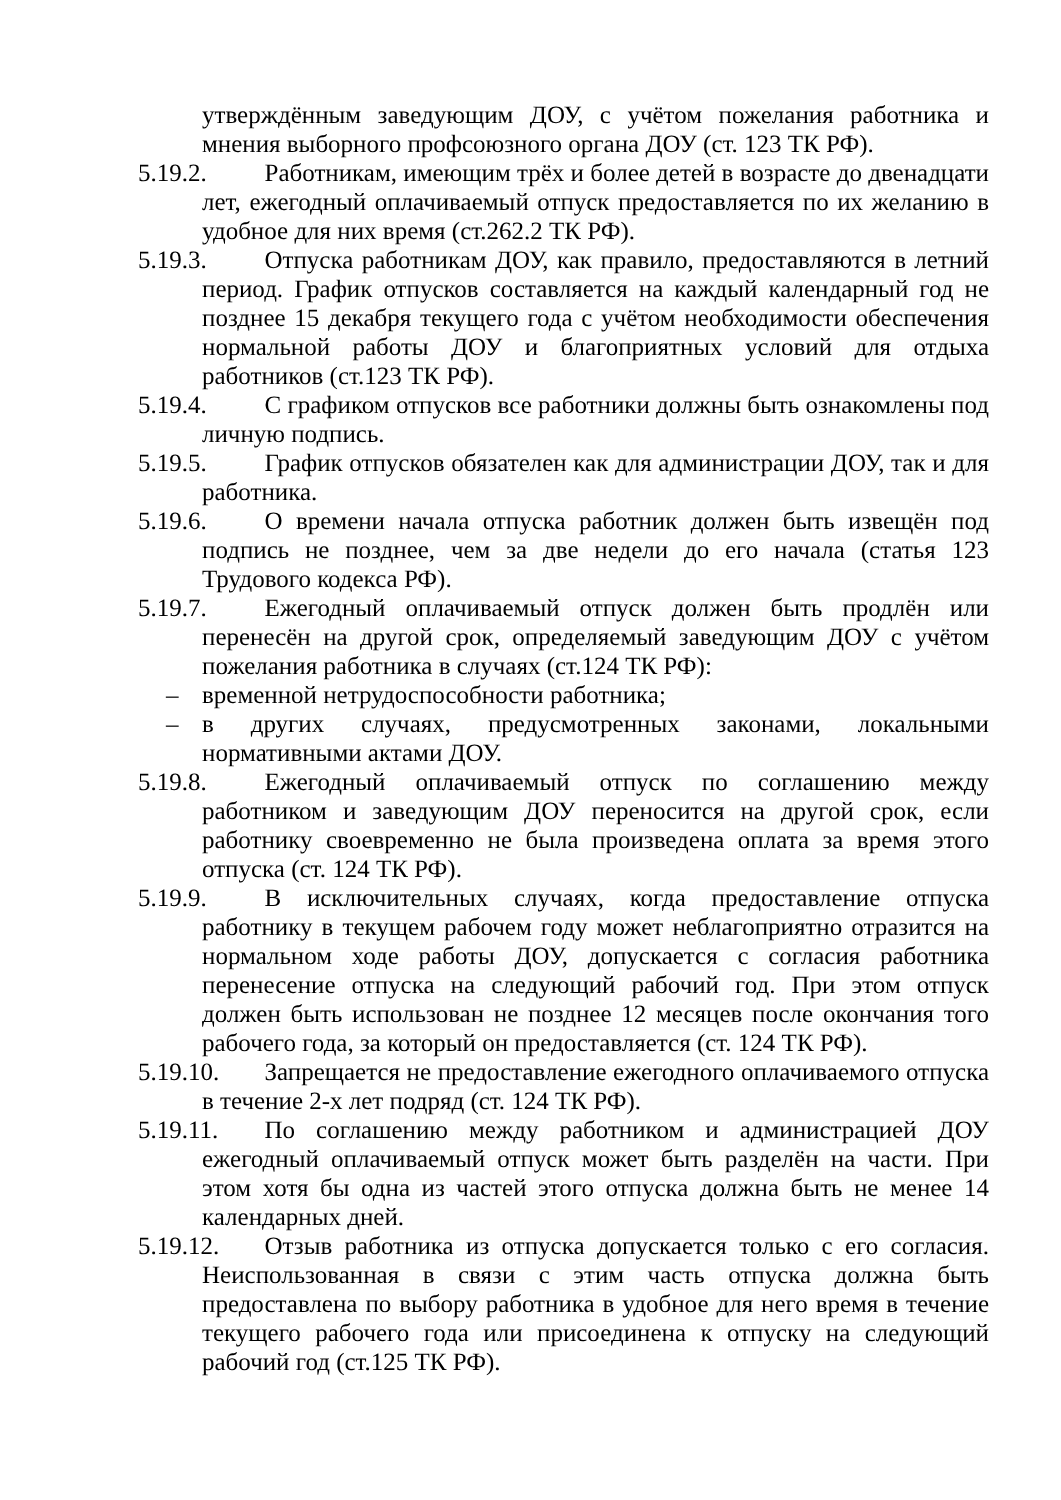утверждённым заведующим ДОУ, с учётом пожелания работника и мнения выборного профсоюзного органа ДОУ (ст. 123 ТК РФ).
5.19.2.
   Работникам, имеющим трёх и более детей в возрасте до двенадцати лет, ежегодный оплачиваемый отпуск предоставляется по их желанию в удобное для них время (ст.262.2 ТК РФ).
5.19.3.
   Отпуска работникам ДОУ, как правило, предоставляются в летний период. График отпусков составляется на каждый календарный год не позднее 15 декабря текущего года с учётом необходимости обеспечения нормальной работы ДОУ и благоприятных условий для отдыха работников (ст.123 ТК РФ).
5.19.4.
   С графиком отпусков все работники должны быть ознакомлены под личную подпись.
5.19.5.
   График отпусков обязателен как для администрации ДОУ, так и для работника.
5.19.6.
   О времени начала отпуска работник должен быть извещён под подпись не позднее, чем за две недели до его начала (статья 123 Трудового кодекса РФ).
5.19.7.
   Ежегодный оплачиваемый отпуск должен быть продлён или перенесён на другой срок, определяемый заведующим ДОУ с учётом пожелания работника в случаях (ст.124 ТК РФ):
– временной нетрудоспособности работника;
– в других случаях, предусмотренных законами, локальными нормативными актами ДОУ.
5.19.8.
   Ежегодный оплачиваемый отпуск по соглашению между работником и заведующим ДОУ переносится на другой срок, если работнику своевременно не была произведена оплата за время этого отпуска (ст. 124 ТК РФ).
5.19.9.
   В исключительных случаях, когда предоставление отпуска работнику в текущем рабочем году может неблагоприятно отразится на нормальном ходе работы ДОУ, допускается с согласия работника перенесение отпуска на следующий рабочий год. При этом отпуск должен быть использован не позднее 12 месяцев после окончания того рабочего года, за который он предоставляется (ст. 124 ТК РФ).
5.19.10.
   Запрещается не предоставление ежегодного оплачиваемого отпуска в течение 2-х лет подряд (ст. 124 ТК РФ).
5.19.11.
   По соглашению между работником и администрацией ДОУ ежегодный оплачиваемый отпуск может быть разделён на части. При этом хотя бы одна из частей этого отпуска должна быть не менее 14 календарных дней.
5.19.12.
   Отзыв работника из отпуска допускается только с его согласия. Неиспользованная в связи с этим часть отпуска должна быть предоставлена по выбору работника в удобное для него время в течение текущего рабочего года или присоединена к отпуску на следующий рабочий год (ст.125 ТК РФ).